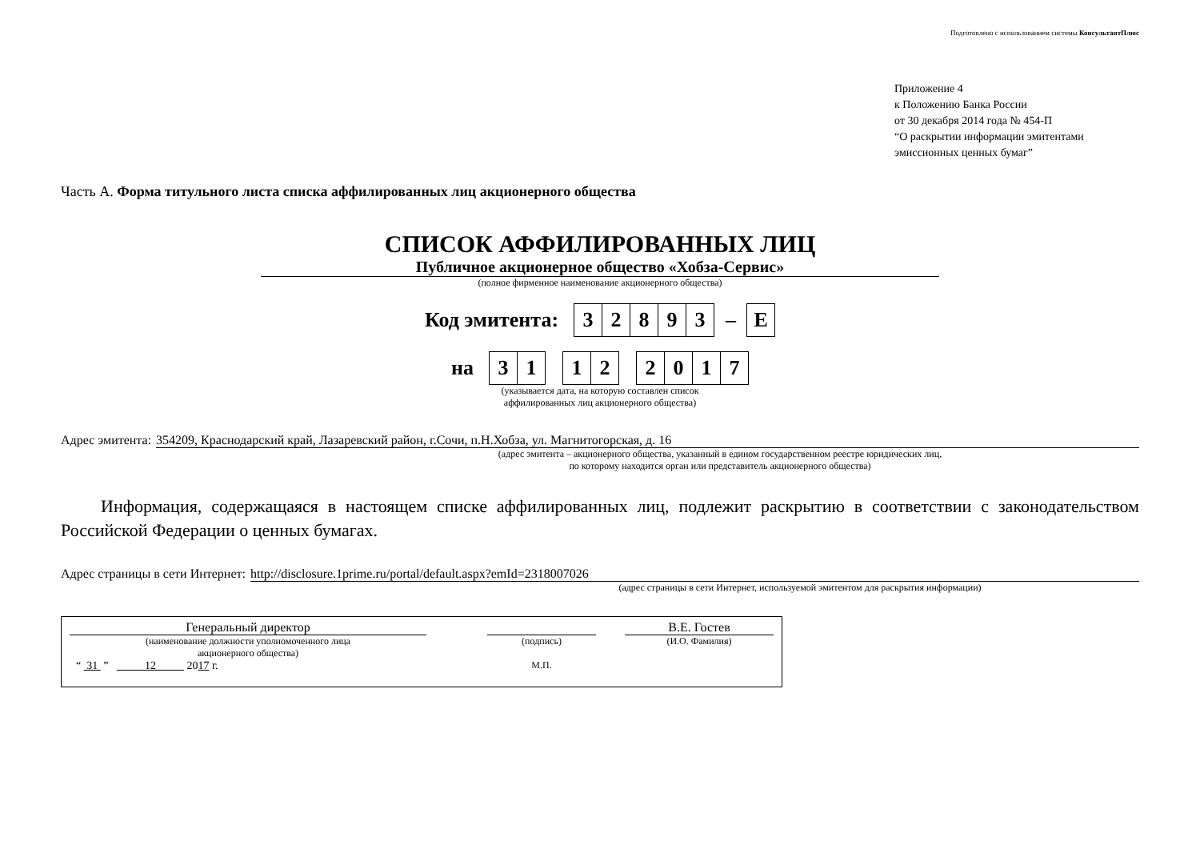Подготовлено с использованием системы КонсультантПлюс
Приложение 4
к Положению Банка России
от 30 декабря 2014 года № 454-П
“О раскрытии информации эмитентами
эмиссионных ценных бумаг”
Часть А. Форма титульного листа списка аффилированных лиц акционерного общества
СПИСОК АФФИЛИРОВАННЫХ ЛИЦ
Публичное акционерное общество «Хобза-Сервис»
(полное фирменное наименование акционерного общества)
Код эмитента: 32893 – E
на 3 1 1 2 2017
(указывается дата, на которую составлен список
аффилированных лиц акционерного общества)
Адрес эмитента: 354209, Краснодарский край, Лазаревский район, г.Сочи, п.Н.Хобза, ул. Магнитогорская, д. 16
(адрес эмитента – акционерного общества, указанный в едином государственном реестре юридических лиц,
по которому находится орган или представитель акционерного общества)
Информация, содержащаяся в настоящем списке аффилированных лиц, подлежит раскрытию в соответствии с законодательством Российской Федерации о ценных бумагах.
Адрес страницы в сети Интернет: http://disclosure.1prime.ru/portal/default.aspx?emId=2318007026
(адрес страницы в сети Интернет, используемой эмитентом для раскрытия информации)
| Генеральный директор | | | | В.Е. Гостев |
| (наименование должности уполномоченного лица акционерного общества) | | (подпись) | | (И.О. Фамилия) |
| “ 31 ” 12 20 17 г. | | М.П. | | |